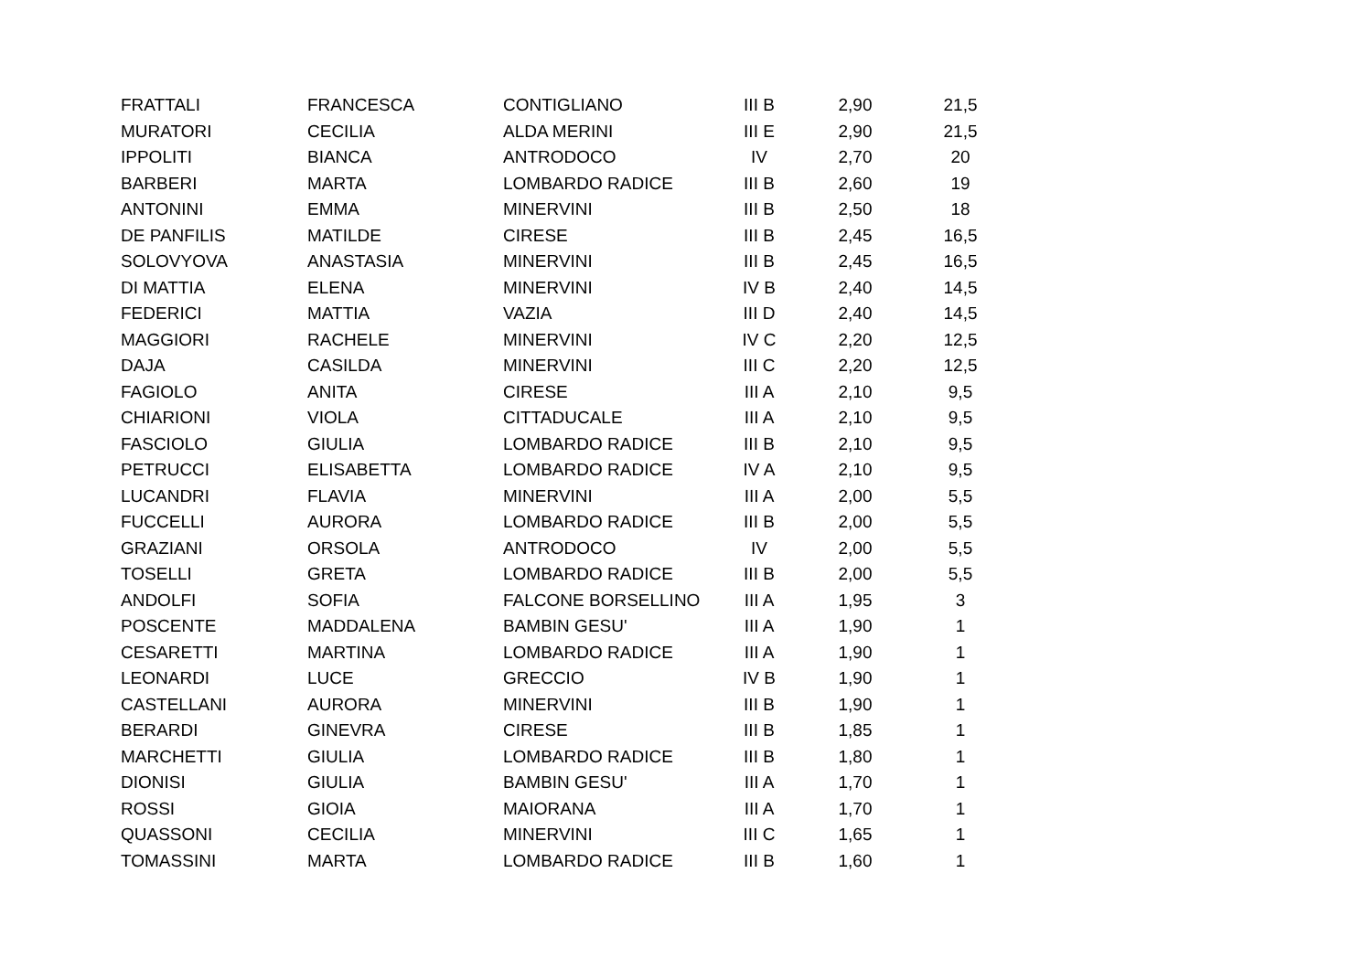| FRATTALI | FRANCESCA | CONTIGLIANO | III B | 2,90 | 21,5 |
| MURATORI | CECILIA | ALDA MERINI | III E | 2,90 | 21,5 |
| IPPOLITI | BIANCA | ANTRODOCO | IV | 2,70 | 20 |
| BARBERI | MARTA | LOMBARDO RADICE | III B | 2,60 | 19 |
| ANTONINI | EMMA | MINERVINI | III B | 2,50 | 18 |
| DE PANFILIS | MATILDE | CIRESE | III B | 2,45 | 16,5 |
| SOLOVYOVA | ANASTASIA | MINERVINI | III B | 2,45 | 16,5 |
| DI MATTIA | ELENA | MINERVINI | IV B | 2,40 | 14,5 |
| FEDERICI | MATTIA | VAZIA | III D | 2,40 | 14,5 |
| MAGGIORI | RACHELE | MINERVINI | IV C | 2,20 | 12,5 |
| DAJA | CASILDA | MINERVINI | III C | 2,20 | 12,5 |
| FAGIOLO | ANITA | CIRESE | III A | 2,10 | 9,5 |
| CHIARIONI | VIOLA | CITTADUCALE | III A | 2,10 | 9,5 |
| FASCIOLO | GIULIA | LOMBARDO RADICE | III B | 2,10 | 9,5 |
| PETRUCCI | ELISABETTA | LOMBARDO RADICE | IV A | 2,10 | 9,5 |
| LUCANDRI | FLAVIA | MINERVINI | III A | 2,00 | 5,5 |
| FUCCELLI | AURORA | LOMBARDO RADICE | III B | 2,00 | 5,5 |
| GRAZIANI | ORSOLA | ANTRODOCO | IV | 2,00 | 5,5 |
| TOSELLI | GRETA | LOMBARDO RADICE | III B | 2,00 | 5,5 |
| ANDOLFI | SOFIA | FALCONE BORSELLINO | III A | 1,95 | 3 |
| POSCENTE | MADDALENA | BAMBIN GESU' | III A | 1,90 | 1 |
| CESARETTI | MARTINA | LOMBARDO RADICE | III A | 1,90 | 1 |
| LEONARDI | LUCE | GRECCIO | IV B | 1,90 | 1 |
| CASTELLANI | AURORA | MINERVINI | III B | 1,90 | 1 |
| BERARDI | GINEVRA | CIRESE | III B | 1,85 | 1 |
| MARCHETTI | GIULIA | LOMBARDO RADICE | III B | 1,80 | 1 |
| DIONISI | GIULIA | BAMBIN GESU' | III A | 1,70 | 1 |
| ROSSI | GIOIA | MAIORANA | III A | 1,70 | 1 |
| QUASSONI | CECILIA | MINERVINI | III C | 1,65 | 1 |
| TOMASSINI | MARTA | LOMBARDO RADICE | III B | 1,60 | 1 |